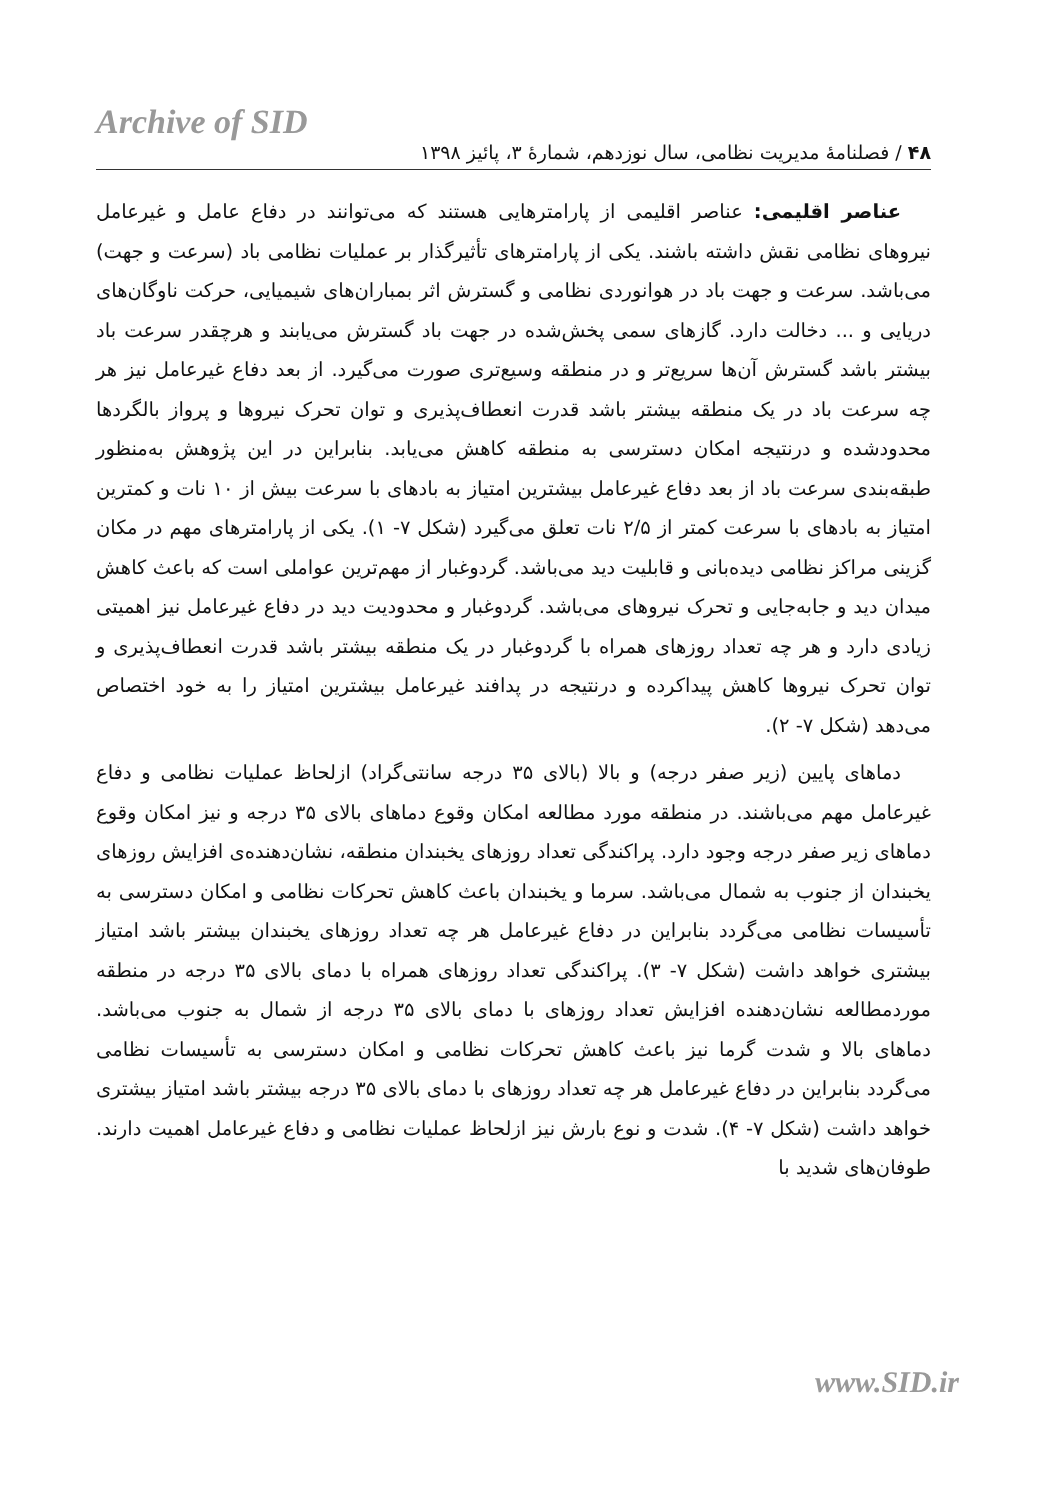Archive of SID
۴۸ / فصلنامهٔ مدیریت نظامی، سال نوزدهم، شمارهٔ ۳، پائیز ۱۳۹۸
عناصر اقلیمی: عناصر اقلیمی از پارامترهایی هستند که می‌توانند در دفاع عامل و غیرعامل نیروهای نظامی نقش داشته باشند. یکی از پارامترهای تأثیرگذار بر عملیات نظامی باد (سرعت و جهت) می‌باشد. سرعت و جهت باد در هوانوردی نظامی و گسترش اثر بمباران‌های شیمیایی، حرکت ناوگان‌های دریایی و ... دخالت دارد. گازهای سمی پخش‌شده در جهت باد گسترش می‌یابند و هرچقدر سرعت باد بیشتر باشد گسترش آن‌ها سریع‌تر و در منطقه وسیع‌تری صورت می‌گیرد. از بعد دفاع غیرعامل نیز هر چه سرعت باد در یک منطقه بیشتر باشد قدرت انعطاف‌پذیری و توان تحرک نیروها و پرواز بالگردها محدودشده و درنتیجه امکان دسترسی به منطقه کاهش می‌یابد. بنابراین در این پژوهش به‌منظور طبقه‌بندی سرعت باد از بعد دفاع غیرعامل بیشترین امتیاز به بادهای با سرعت بیش از ۱۰ نات و کمترین امتیاز به بادهای با سرعت کمتر از ۲/۵ نات تعلق می‌گیرد (شکل ۷- ۱). یکی از پارامترهای مهم در مکان گزینی مراکز نظامی دیده‌بانی و قابلیت دید می‌باشد. گردوغبار از مهم‌ترین عواملی است که باعث کاهش میدان دید و جابه‌جایی و تحرک نیروهای می‌باشد. گردوغبار و محدودیت دید در دفاع غیرعامل نیز اهمیتی زیادی دارد و هر چه تعداد روزهای همراه با گردوغبار در یک منطقه بیشتر باشد قدرت انعطاف‌پذیری و توان تحرک نیروها کاهش پیداکرده و درنتیجه در پدافند غیرعامل بیشترین امتیاز را به خود اختصاص می‌دهد (شکل ۷- ۲).
دماهای پایین (زیر صفر درجه) و بالا (بالای ۳۵ درجه سانتی‌گراد) ازلحاظ عملیات نظامی و دفاع غیرعامل مهم می‌باشند. در منطقه مورد مطالعه امکان وقوع دماهای بالای ۳۵ درجه و نیز امکان وقوع دماهای زیر صفر درجه وجود دارد. پراکندگی تعداد روزهای یخبندان منطقه، نشان‌دهنده‌ی افزایش روزهای یخبندان از جنوب به شمال می‌باشد. سرما و یخبندان باعث کاهش تحرکات نظامی و امکان دسترسی به تأسیسات نظامی می‌گردد بنابراین در دفاع غیرعامل هر چه تعداد روزهای یخبندان بیشتر باشد امتیاز بیشتری خواهد داشت (شکل ۷- ۳). پراکندگی تعداد روزهای همراه با دمای بالای ۳۵ درجه در منطقه موردمطالعه نشان‌دهنده افزایش تعداد روزهای با دمای بالای ۳۵ درجه از شمال به جنوب می‌باشد. دماهای بالا و شدت گرما نیز باعث کاهش تحرکات نظامی و امکان دسترسی به تأسیسات نظامی می‌گردد بنابراین در دفاع غیرعامل هر چه تعداد روزهای با دمای بالای ۳۵ درجه بیشتر باشد امتیاز بیشتری خواهد داشت (شکل ۷- ۴). شدت و نوع بارش نیز ازلحاظ عملیات نظامی و دفاع غیرعامل اهمیت دارند. طوفان‌های شدید با
www.SID.ir